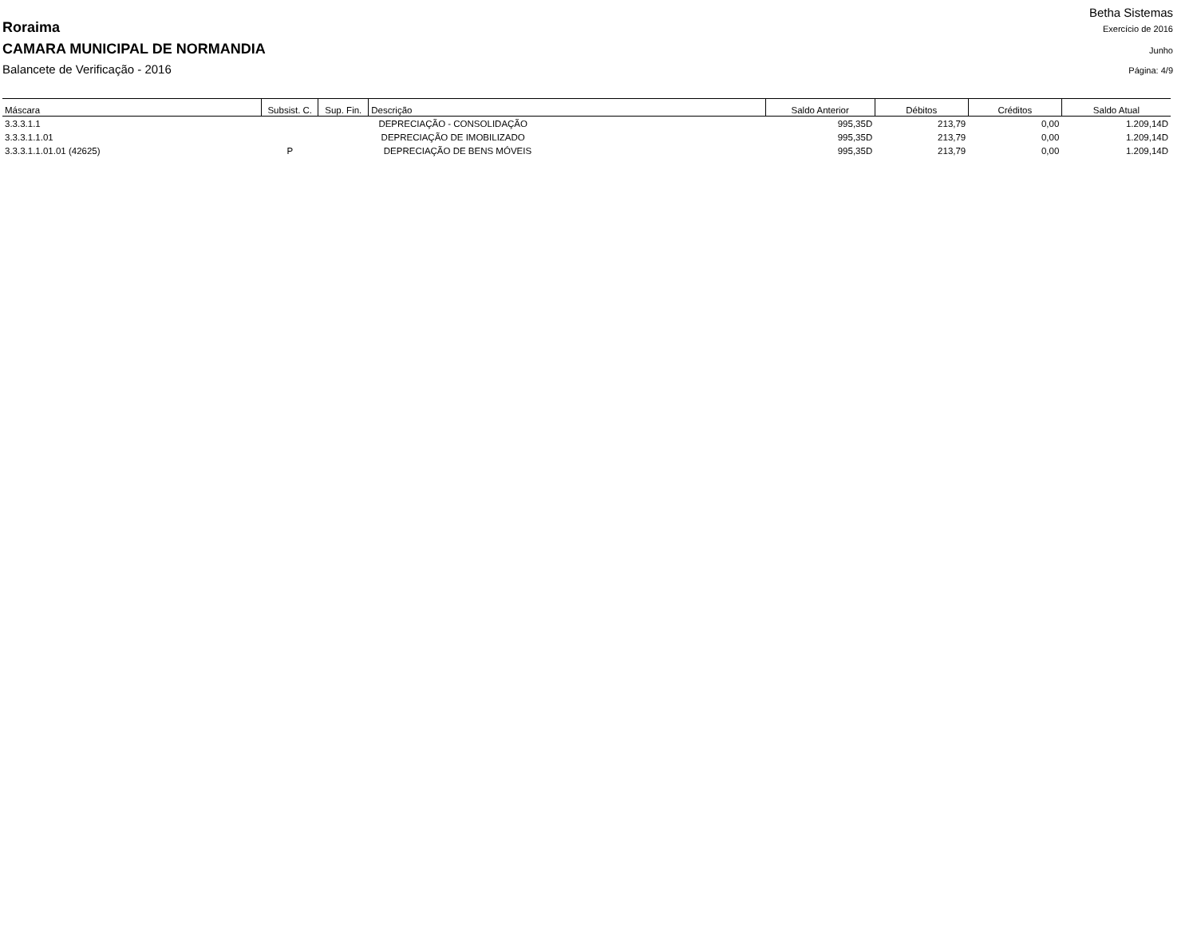Betha Sistemas
Roraima Exercício de 2016
CAMARA MUNICIPAL DE NORMANDIA Junho
Balancete de Verificação - 2016 Página: 4/9
| Máscara | Subsist. C. | Sup. Fin. | Descrição | Saldo Anterior | Débitos | Créditos | Saldo Atual |
| --- | --- | --- | --- | --- | --- | --- | --- |
| 3.3.3.1.1 | | | DEPRECIAÇÃO - CONSOLIDAÇÃO | 995,35D | 213,79 | 0,00 | 1.209,14D |
| 3.3.3.1.1.01 | | | DEPRECIAÇÃO DE IMOBILIZADO | 995,35D | 213,79 | 0,00 | 1.209,14D |
| 3.3.3.1.1.01.01 (42625) | P | | DEPRECIAÇÃO DE BENS MÓVEIS | 995,35D | 213,79 | 0,00 | 1.209,14D |